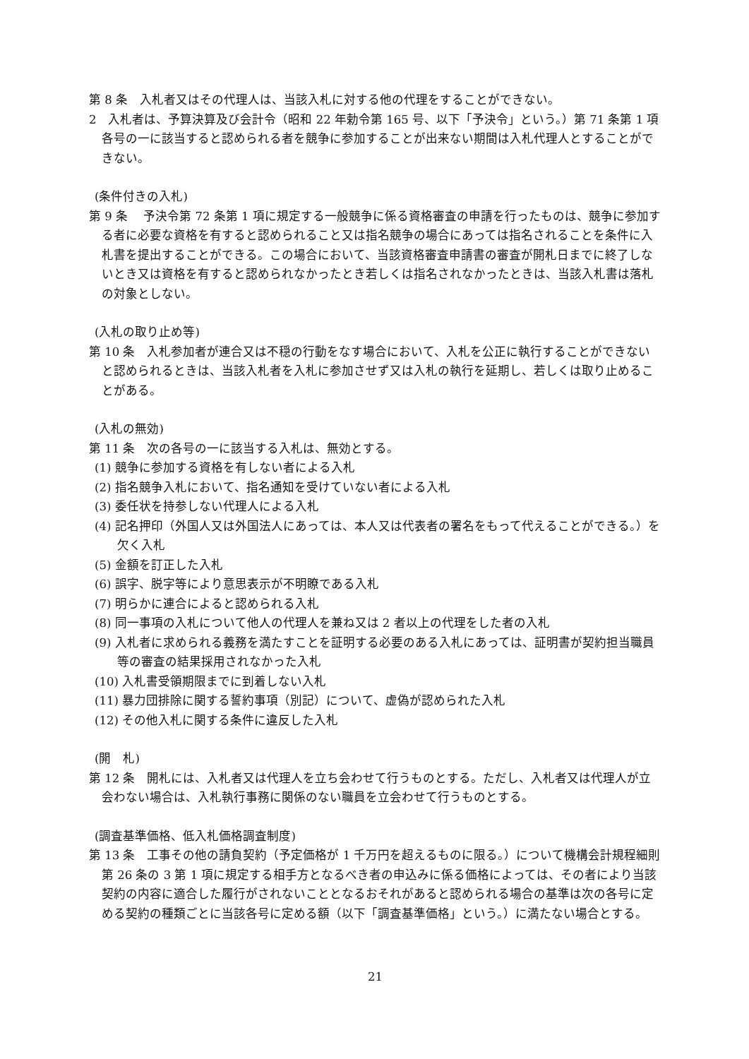第 8 条　入札者又はその代理人は、当該入札に対する他の代理をすることができない。
2　入札者は、予算決算及び会計令（昭和 22 年勅令第 165 号、以下「予決令」という。）第 71 条第 1 項各号の一に該当すると認められる者を競争に参加することが出来ない期間は入札代理人とすることができない。
(条件付きの入札)
第 9 条　 予決令第 72 条第 1 項に規定する一般競争に係る資格審査の申請を行ったものは、競争に参加する者に必要な資格を有すると認められること又は指名競争の場合にあっては指名されることを条件に入札書を提出することができる。この場合において、当該資格審査申請書の審査が開札日までに終了しないとき又は資格を有すると認められなかったとき若しくは指名されなかったときは、当該入札書は落札の対象としない。
(入札の取り止め等)
第 10 条　入札参加者が連合又は不穏の行動をなす場合において、入札を公正に執行することができないと認められるときは、当該入札者を入札に参加させず又は入札の執行を延期し、若しくは取り止めることがある。
(入札の無効)
第 11 条　次の各号の一に該当する入札は、無効とする。
(1) 競争に参加する資格を有しない者による入札
(2) 指名競争入札において、指名通知を受けていない者による入札
(3) 委任状を持参しない代理人による入札
(4) 記名押印（外国人又は外国法人にあっては、本人又は代表者の署名をもって代えることができる。）を欠く入札
(5) 金額を訂正した入札
(6) 誤字、脱字等により意思表示が不明瞭である入札
(7) 明らかに連合によると認められる入札
(8) 同一事項の入札について他人の代理人を兼ね又は 2 者以上の代理をした者の入札
(9) 入札者に求められる義務を満たすことを証明する必要のある入札にあっては、証明書が契約担当職員等の審査の結果採用されなかった入札
(10) 入札書受領期限までに到着しない入札
(11) 暴力団排除に関する誓約事項（別記）について、虚偽が認められた入札
(12) その他入札に関する条件に違反した入札
(開　札)
第 12 条　開札には、入札者又は代理人を立ち会わせて行うものとする。ただし、入札者又は代理人が立会わない場合は、入札執行事務に関係のない職員を立会わせて行うものとする。
(調査基準価格、低入札価格調査制度)
第 13 条　工事その他の請負契約（予定価格が 1 千万円を超えるものに限る。）について機構会計規程細則第 26 条の 3 第 1 項に規定する相手方となるべき者の申込みに係る価格によっては、その者により当該契約の内容に適合した履行がされないこととなるおそれがあると認められる場合の基準は次の各号に定める契約の種類ごとに当該各号に定める額（以下「調査基準価格」という。）に満たない場合とする。
21